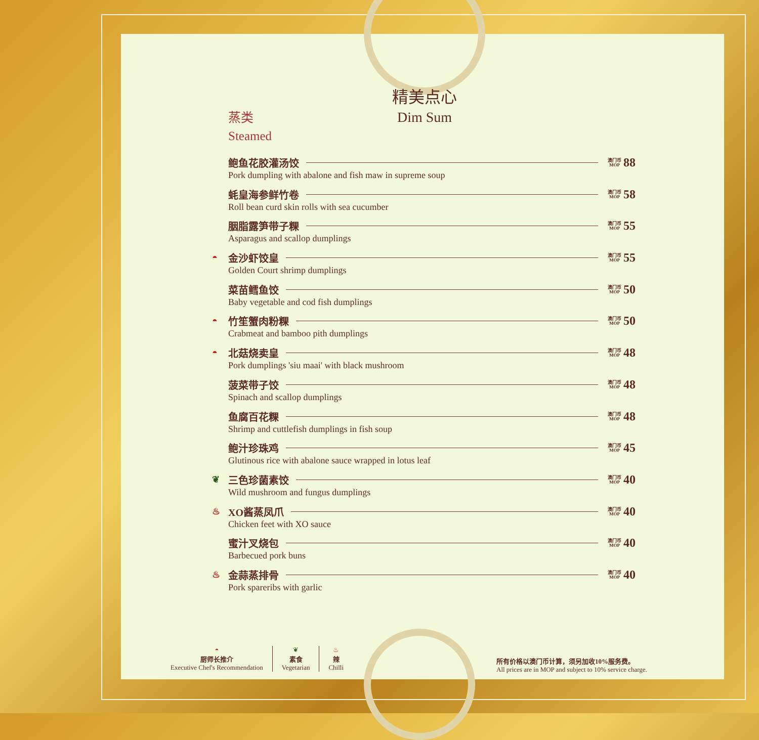精美点心
Dim Sum
蒸类
Steamed
鲍鱼花胶灌汤饺 澳门币
MOP 88
Pork dumpling with abalone and fish maw in supreme soup
蚝皇海参鲜竹卷 澳门币
MOP 58
Roll bean curd skin rolls with sea cucumber
胭脂露笋带子粿 澳门币
MOP 55
Asparagus and scallop dumplings
◓ 金沙虾饺皇 澳门币
MOP 55
Golden Court shrimp dumplings
菜苗鳕鱼饺 澳门币
MOP 50
Baby vegetable and cod fish dumplings
◓ 竹笙蟹肉粉粿 澳门币
MOP 50
Crabmeat and bamboo pith dumplings
◓ 北菇烧卖皇 澳门币
MOP 48
Pork dumplings 'siu maai' with black mushroom
菠菜带子饺 澳门币
MOP 48
Spinach and scallop dumplings
鱼腐百花粿 澳门币
MOP 48
Shrimp and cuttlefish dumplings in fish soup
鲍汁珍珠鸡 澳门币
MOP 45
Glutinous rice with abalone sauce wrapped in lotus leaf
❦ 三色珍菌素饺 澳门币
MOP 40
Wild mushroom and fungus dumplings
♨ XO酱蒸凤爪 澳门币
MOP 40
Chicken feet with XO sauce
蜜汁叉烧包 澳门币
MOP 40
Barbecued pork buns
♨ 金蒜蒸排骨 澳门币
MOP 40
Pork spareribs with garlic
◓
厨师长推介
Executive Chef's Recommendation
❦
素食
Vegetarian
♨
辣
Chilli
所有价格以澳门币计算，须另加收10%服务费。
All prices are in MOP and subject to 10% service charge.